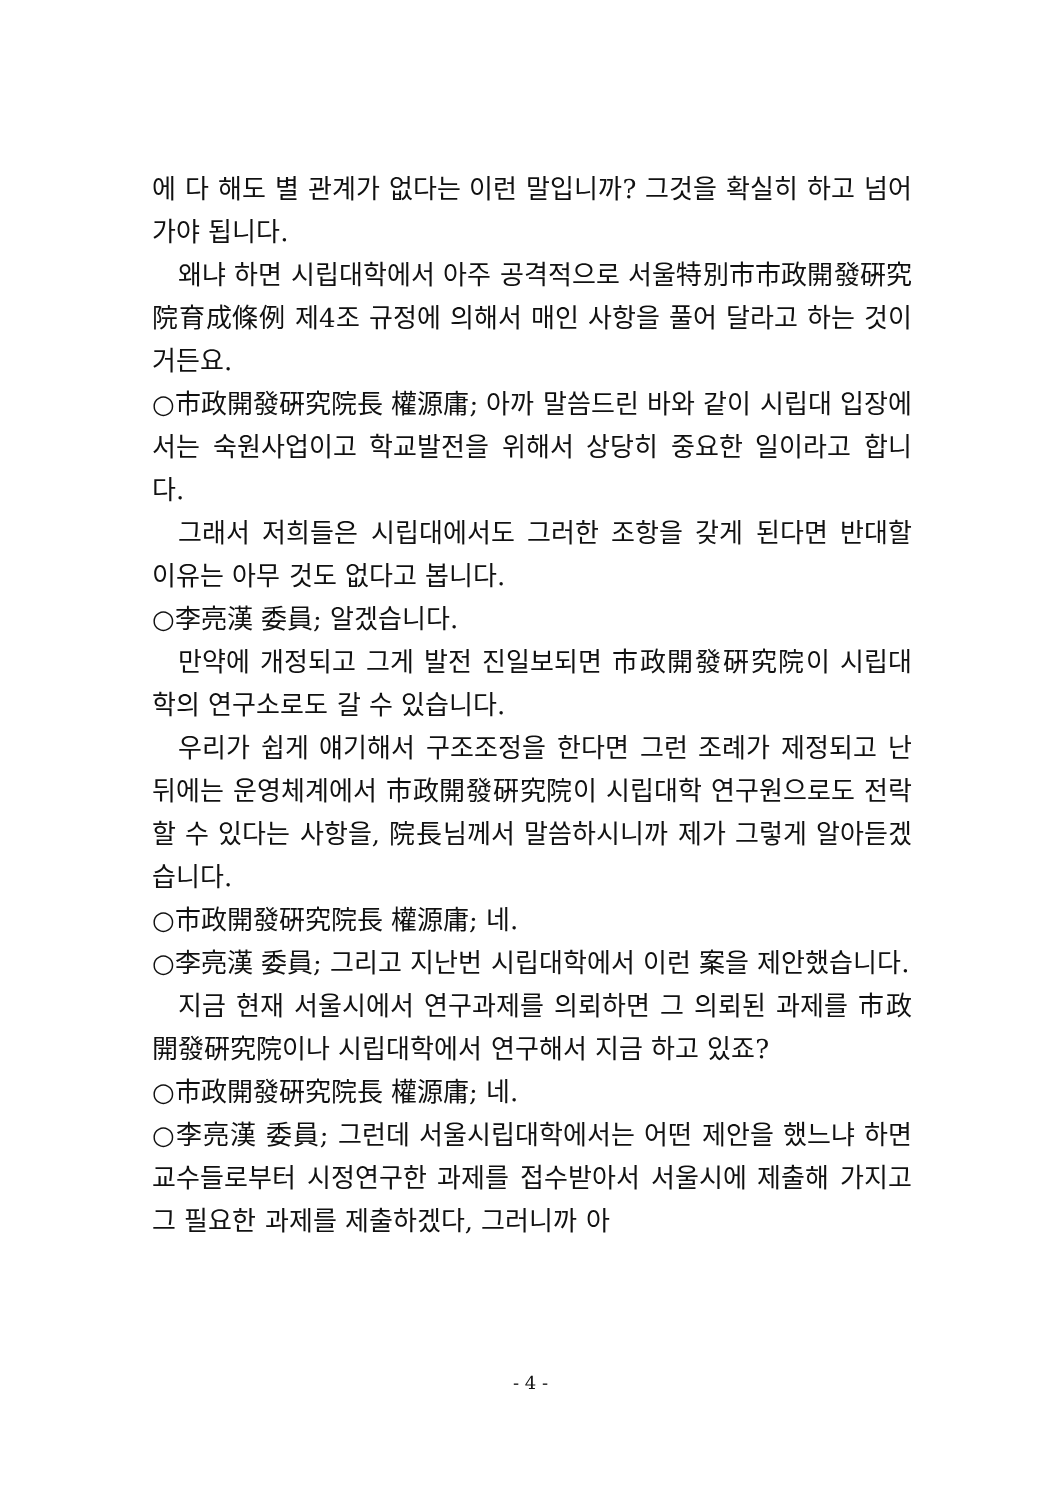에 다 해도 별 관계가 없다는 이런 말입니까? 그것을 확실히 하고 넘어가야 됩니다.
왜냐 하면 시립대학에서 아주 공격적으로 서울特別市市政開發硏究院育成條例 제4조 규정에 의해서 매인 사항을 풀어 달라고 하는 것이거든요.
○市政開發硏究院長 權源庸; 아까 말씀드린 바와 같이 시립대 입장에서는 숙원사업이고 학교발전을 위해서 상당히 중요한 일이라고 합니다.
그래서 저희들은 시립대에서도 그러한 조항을 갖게 된다면 반대할 이유는 아무 것도 없다고 봅니다.
○李亮漢 委員; 알겠습니다.
만약에 개정되고 그게 발전 진일보되면 市政開發硏究院이 시립대학의 연구소로도 갈 수 있습니다.
우리가 쉽게 얘기해서 구조조정을 한다면 그런 조례가 제정되고 난 뒤에는 운영체계에서 市政開發硏究院이 시립대학 연구원으로도 전락할 수 있다는 사항을, 院長님께서 말씀하시니까 제가 그렇게 알아듣겠습니다.
○市政開發硏究院長 權源庸; 네.
○李亮漢 委員; 그리고 지난번 시립대학에서 이런 案을 제안했습니다.
지금 현재 서울시에서 연구과제를 의뢰하면 그 의뢰된 과제를 市政開發硏究院이나 시립대학에서 연구해서 지금 하고 있죠?
○市政開發硏究院長 權源庸; 네.
○李亮漢 委員; 그런데 서울시립대학에서는 어떤 제안을 했느냐 하면 교수들로부터 시정연구한 과제를 접수받아서 서울시에 제출해 가지고 그 필요한 과제를 제출하겠다, 그러니까 아
- 4 -